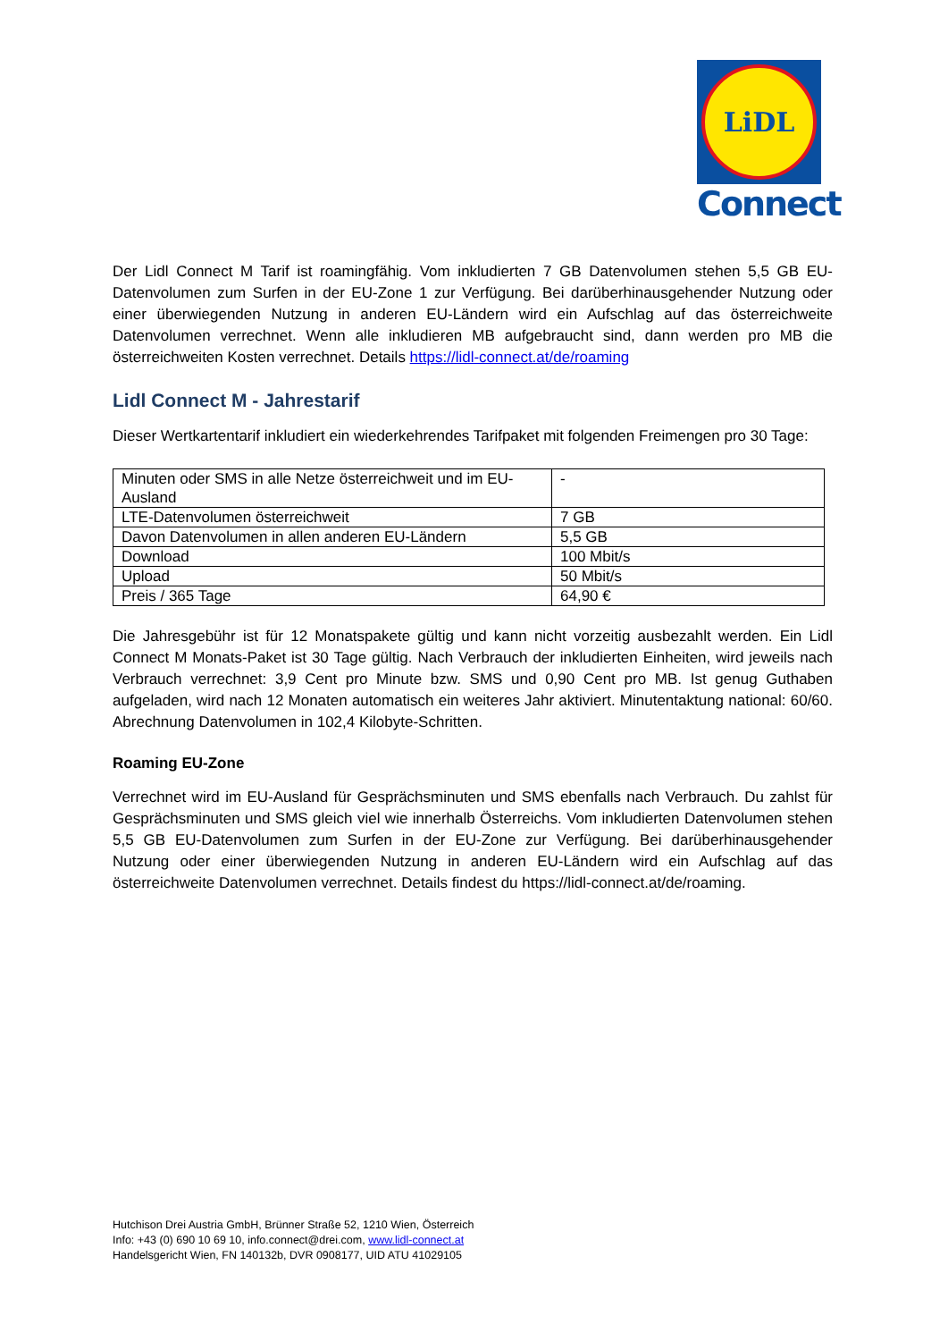LiDL
Connect
Der Lidl Connect M Tarif ist roamingfähig. Vom inkludierten 7 GB Datenvolumen stehen 5,5 GB EU-Datenvolumen zum Surfen in der EU-Zone 1 zur Verfügung. Bei darüberhinausgehender Nutzung oder einer überwiegenden Nutzung in anderen EU-Ländern wird ein Aufschlag auf das österreichweite Datenvolumen verrechnet. Wenn alle inkludieren MB aufgebraucht sind, dann werden pro MB die österreichweiten Kosten verrechnet. Details https://lidl-connect.at/de/roaming
Lidl Connect M - Jahrestarif
Dieser Wertkartentarif inkludiert ein wiederkehrendes Tarifpaket mit folgenden Freimengen pro 30 Tage:
| Minuten oder SMS in alle Netze österreichweit und im EU-Ausland | - |
| LTE-Datenvolumen österreichweit | 7 GB |
| Davon Datenvolumen in allen anderen EU-Ländern | 5,5 GB |
| Download | 100 Mbit/s |
| Upload | 50 Mbit/s |
| Preis / 365 Tage | 64,90 € |
Die Jahresgebühr ist für 12 Monatspakete gültig und kann nicht vorzeitig ausbezahlt werden. Ein Lidl Connect M Monats-Paket ist 30 Tage gültig. Nach Verbrauch der inkludierten Einheiten, wird jeweils nach Verbrauch verrechnet: 3,9 Cent pro Minute bzw. SMS und 0,90 Cent pro MB. Ist genug Guthaben aufgeladen, wird nach 12 Monaten automatisch ein weiteres Jahr aktiviert. Minutentaktung national: 60/60. Abrechnung Datenvolumen in 102,4 Kilobyte-Schritten.
Roaming EU-Zone
Verrechnet wird im EU-Ausland für Gesprächsminuten und SMS ebenfalls nach Verbrauch. Du zahlst für Gesprächsminuten und SMS gleich viel wie innerhalb Österreichs. Vom inkludierten Datenvolumen stehen 5,5 GB EU-Datenvolumen zum Surfen in der EU-Zone zur Verfügung. Bei darüberhinausgehender Nutzung oder einer überwiegenden Nutzung in anderen EU-Ländern wird ein Aufschlag auf das österreichweite Datenvolumen verrechnet. Details findest du https://lidl-connect.at/de/roaming.
Hutchison Drei Austria GmbH, Brünner Straße 52, 1210 Wien, Österreich
Info: +43 (0) 690 10 69 10, info.connect@drei.com, www.lidl-connect.at
Handelsgericht Wien, FN 140132b, DVR 0908177, UID ATU 41029105